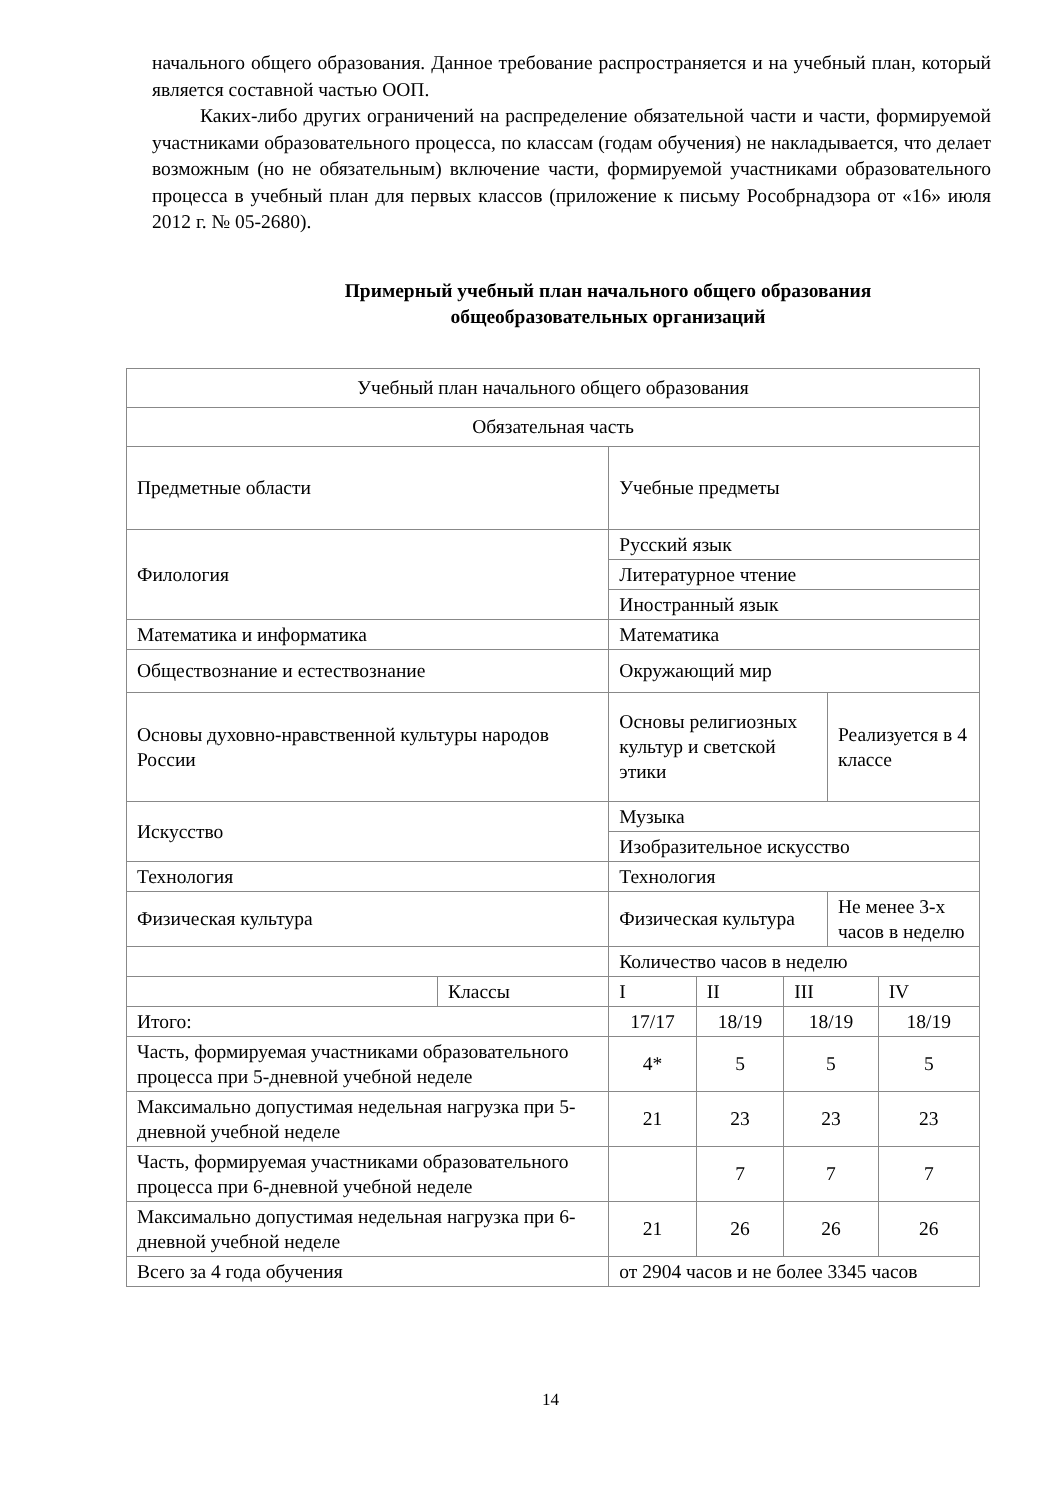начального общего образования. Данное требование распространяется и на учебный план, который является составной частью ООП.
Каких-либо других ограничений на распределение обязательной части и части, формируемой участниками образовательного процесса, по классам (годам обучения) не накладывается, что делает возможным (но не обязательным) включение части, формируемой участниками образовательного процесса в учебный план для первых классов (приложение к письму Рособрнадзора от «16» июля 2012 г. № 05-2680).
Примерный учебный план начального общего образования
общеобразовательных организаций
| Учебный план начального общего образования | | | | | | |
| Обязательная часть | | | | | | |
| Предметные области | | Учебные предметы | | | | |
| Филология | | Русский язык | | | | |
| | | Литературное чтение | | | | |
| | | Иностранный язык | | | | |
| Математика и информатика | | Математика | | | | |
| Обществознание и естествознание | | Окружающий мир | | | | |
| Основы духовно-нравственной культуры народов России | | Основы религиозных культур и светской этики | | | Реализуется в 4 классе | |
| Искусство | | Музыка | | | | |
| | | Изобразительное искусство | | | | |
| Технология | | Технология | | | | |
| Физическая культура | | Физическая культура | | | Не менее 3-х часов в неделю | |
| | | Количество часов в неделю | | | | |
| | Классы | I | II | III | | IV |
| Итого: | | 17/17 | 18/19 | 18/19 | | 18/19 |
| Часть, формируемая участниками образовательного процесса при 5-дневной учебной неделе | | 4* | 5 | 5 | | 5 |
| Максимально допустимая недельная нагрузка при 5-дневной учебной неделе | | 21 | 23 | 23 | | 23 |
| Часть, формируемая участниками образовательного процесса при 6-дневной учебной неделе | | | 7 | 7 | | 7 |
| Максимально допустимая недельная нагрузка при 6-дневной учебной неделе | | 21 | 26 | 26 | | 26 |
| Всего за 4 года обучения | | от 2904 часов и не более 3345 часов | | | | |
14